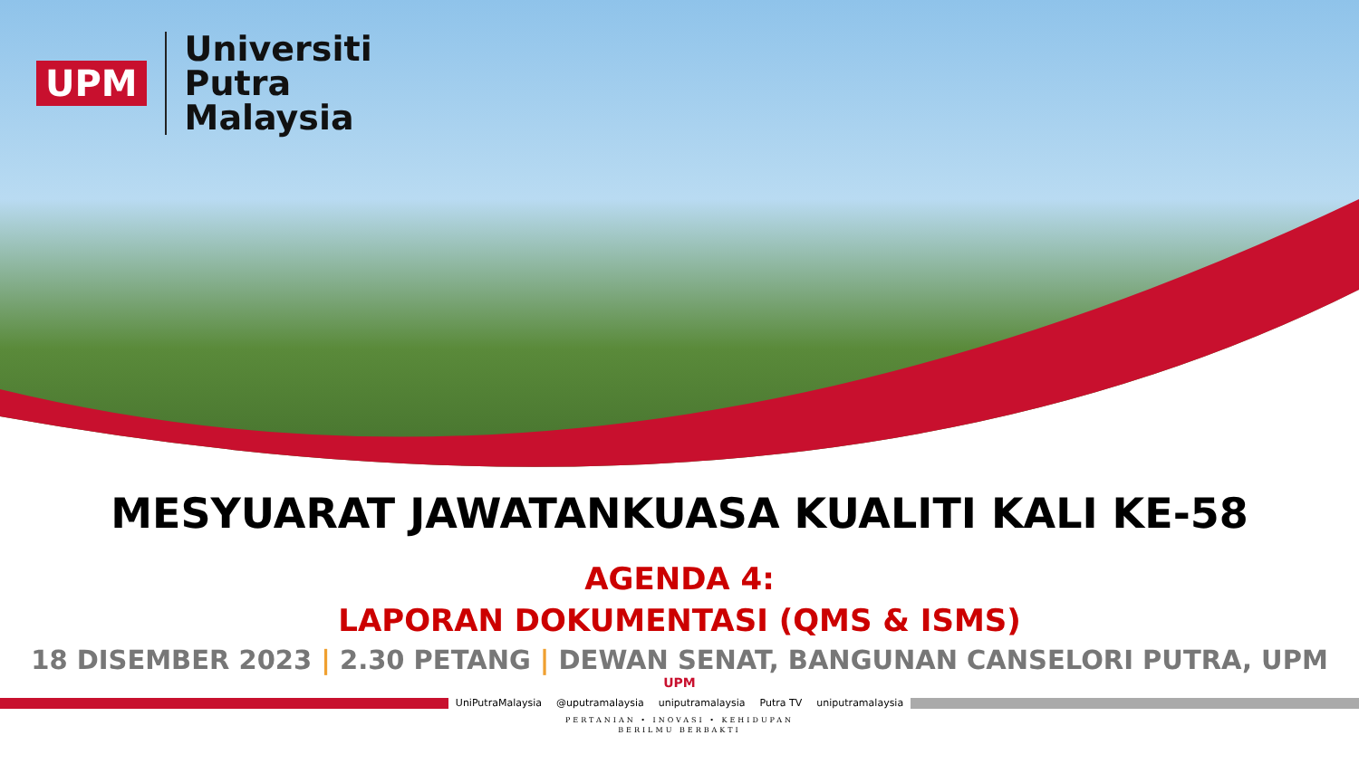UPM
Universiti
Putra
Malaysia
MESYUARAT JAWATANKUASA KUALITI KALI KE-58
AGENDA 4:
LAPORAN DOKUMENTASI (QMS & ISMS)
18 DISEMBER 2023 | 2.30 PETANG | DEWAN SENAT, BANGUNAN CANSELORI PUTRA, UPM
UPM
UniPutraMalaysia @uputramalaysia uniputramalaysia Putra TV uniputramalaysia
PERTANIAN • INOVASI • KEHIDUPAN
BERILMU BERBAKTI